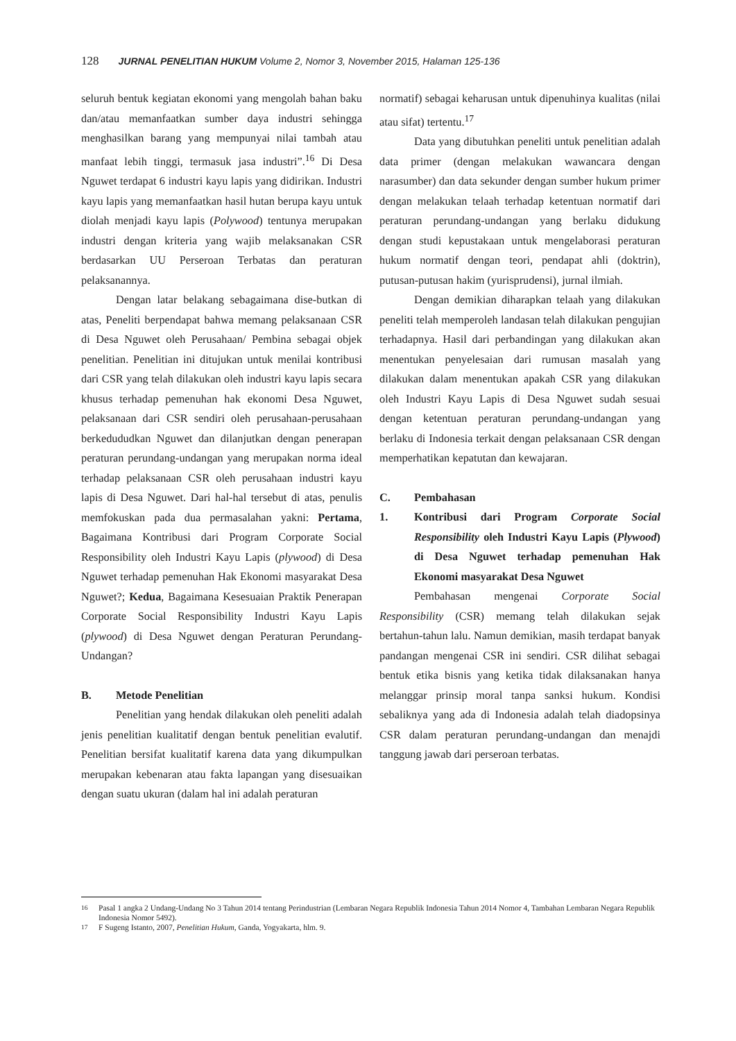128 JURNAL PENELITIAN HUKUM Volume 2, Nomor 3, November 2015, Halaman 125-136
seluruh bentuk kegiatan ekonomi yang mengolah bahan baku dan/atau memanfaatkan sumber daya industri sehingga menghasilkan barang yang mempunyai nilai tambah atau manfaat lebih tinggi, termasuk jasa industri”.<sup>16</sup> Di Desa Nguwet terdapat 6 industri kayu lapis yang didirikan. Industri kayu lapis yang memanfaatkan hasil hutan berupa kayu untuk diolah menjadi kayu lapis (Polywood) tentunya merupakan industri dengan kriteria yang wajib melaksanakan CSR berdasarkan UU Perseroan Terbatas dan peraturan pelaksanannya.
Dengan latar belakang sebagaimana dise-butkan di atas, Peneliti berpendapat bahwa memang pelaksanaan CSR di Desa Nguwet oleh Perusahaan/ Pembina sebagai objek penelitian. Penelitian ini ditujukan untuk menilai kontribusi dari CSR yang telah dilakukan oleh industri kayu lapis secara khusus terhadap pemenuhan hak ekonomi Desa Nguwet, pelaksanaan dari CSR sendiri oleh perusahaan-perusahaan berkedududkan Nguwet dan dilanjutkan dengan penerapan peraturan perundang-undangan yang merupakan norma ideal terhadap pelaksanaan CSR oleh perusahaan industri kayu lapis di Desa Nguwet. Dari hal-hal tersebut di atas, penulis memfokuskan pada dua permasalahan yakni: Pertama, Bagaimana Kontribusi dari Program Corporate Social Responsibility oleh Industri Kayu Lapis (plywood) di Desa Nguwet terhadap pemenuhan Hak Ekonomi masyarakat Desa Nguwet?; Kedua, Bagaimana Kesesuaian Praktik Penerapan Corporate Social Responsibility Industri Kayu Lapis (plywood) di Desa Nguwet dengan Peraturan Perundang-Undangan?
B. Metode Penelitian
Penelitian yang hendak dilakukan oleh peneliti adalah jenis penelitian kualitatif dengan bentuk penelitian evalutif. Penelitian bersifat kualitatif karena data yang dikumpulkan merupakan kebenaran atau fakta lapangan yang disesuaikan dengan suatu ukuran (dalam hal ini adalah peraturan
normatif) sebagai keharusan untuk dipenuhinya kualitas (nilai atau sifat) tertentu.<sup>17</sup>
Data yang dibutuhkan peneliti untuk penelitian adalah data primer (dengan melakukan wawancara dengan narasumber) dan data sekunder dengan sumber hukum primer dengan melakukan telaah terhadap ketentuan normatif dari peraturan perundang-undangan yang berlaku didukung dengan studi kepustakaan untuk mengelaborasi peraturan hukum normatif dengan teori, pendapat ahli (doktrin), putusan-putusan hakim (yurisprudensi), jurnal ilmiah.
Dengan demikian diharapkan telaah yang dilakukan peneliti telah memperoleh landasan telah dilakukan pengujian terhadapnya. Hasil dari perbandingan yang dilakukan akan menentukan penyelesaian dari rumusan masalah yang dilakukan dalam menentukan apakah CSR yang dilakukan oleh Industri Kayu Lapis di Desa Nguwet sudah sesuai dengan ketentuan peraturan perundang-undangan yang berlaku di Indonesia terkait dengan pelaksanaan CSR dengan memperhatikan kepatutan dan kewajaran.
C. Pembahasan
1. Kontribusi dari Program Corporate Social Responsibility oleh Industri Kayu Lapis (Plywood) di Desa Nguwet terhadap pemenuhan Hak Ekonomi masyarakat Desa Nguwet
Pembahasan mengenai Corporate Social Responsibility (CSR) memang telah dilakukan sejak bertahun-tahun lalu. Namun demikian, masih terdapat banyak pandangan mengenai CSR ini sendiri. CSR dilihat sebagai bentuk etika bisnis yang ketika tidak dilaksanakan hanya melanggar prinsip moral tanpa sanksi hukum. Kondisi sebaliknya yang ada di Indonesia adalah telah diadopsinya CSR dalam peraturan perundang-undangan dan menajdi tanggung jawab dari perseroan terbatas.
<sup>16</sup> Pasal 1 angka 2 Undang-Undang No 3 Tahun 2014 tentang Perindustrian (Lembaran Negara Republik Indonesia Tahun 2014 Nomor 4, Tambahan Lembaran Negara Republik Indonesia Nomor 5492).
<sup>17</sup> F Sugeng Istanto, 2007, Penelitian Hukum, Ganda, Yogyakarta, hlm. 9.